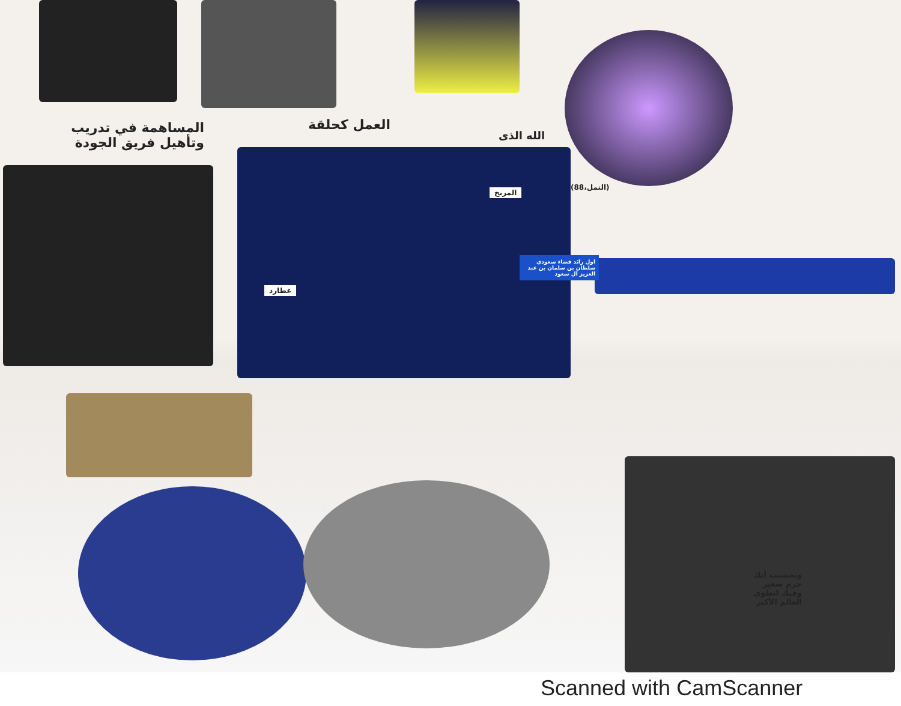المساهمة في تدريب وتأهيل فريق الجودة
العمل كحلقة
الله الذى
(النمل،88)
المريخ
عطارد
اول رائد فضاء سعودي سلطان بن سلمان بن عبد العزيز آل سعود
وتحسبت أنك جرم صغير وفيك انطوى العالم الأكبر
Scanned with CamScanner